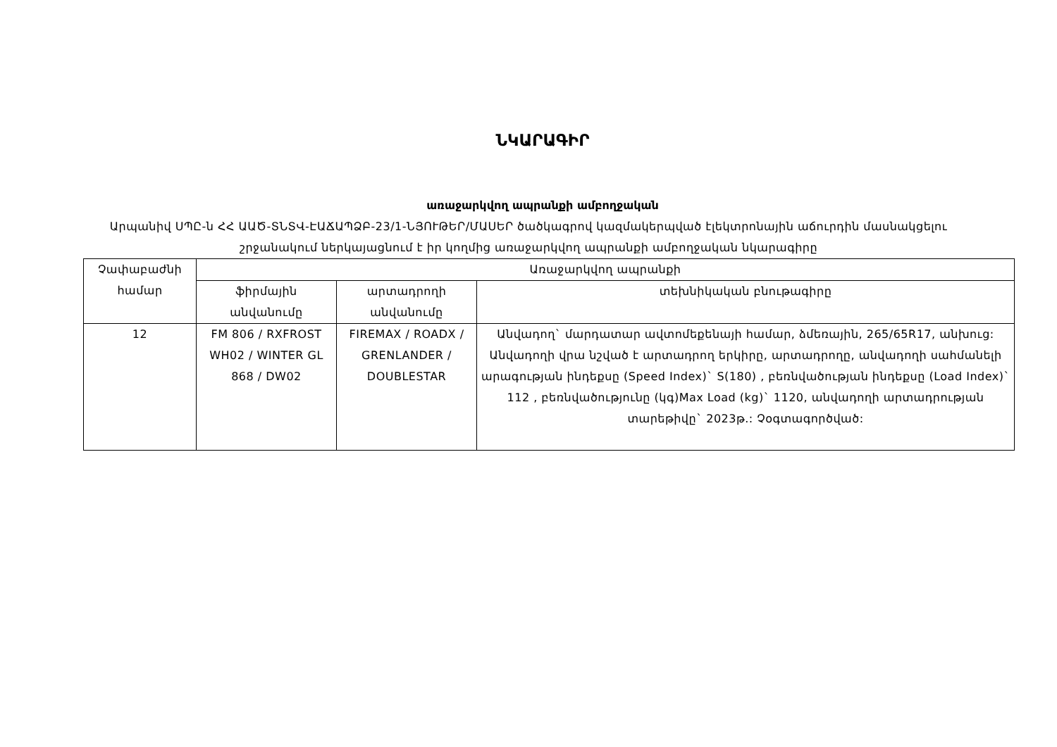ՆԿԱՐԱԳԻՐ
առաջարկվող ապրանքի ամբողջական
Արպանիվ ՍՊԸ-ն ՀՀ ԱԱԾ-ՏՆՏՎ-ԷԱՃԱՊՁԲ-23/1-ՆՅՈՒԹԵՐ/ՄԱՍԵՐ ծածկագրով կազմակերպված էլեկտրոնային աճուրդին մասնակցելու շրջանակում ներկայացնում է իր կողմից առաջարկվող ապրանքի ամբողջական նկարագիրը
| Չափաբաժնի համար | Առաջարկվող ապրանքի | | |
| --- | --- | --- | --- |
| | ֆիրմային անվանումը | արտադրողի անվանումը | տեխնիկական բնութագիրը |
| 12 | FM 806 / RXFROST WH02 / WINTER GL 868 / DW02 | FIREMAX / ROADX / GRENLANDER / DOUBLESTAR | Անվադող` մարդատար ավտոմեքենայի համար, ձմեռային, 265/65R17, անխուց: Անվադողի վրա նշված է արտադրող երկիրը, արտադրողը, անվադողի սահմանելի արագության ինդեքսը (Speed Index)` S(180) , բեռնվածության ինդեքսը (Load Index)` 112 , բեռնվածությունը (կգ)Max Load (kg)` 1120, անվադողի արտադրության տարեթիվը` 2023թ.: Չօգտագործված: |